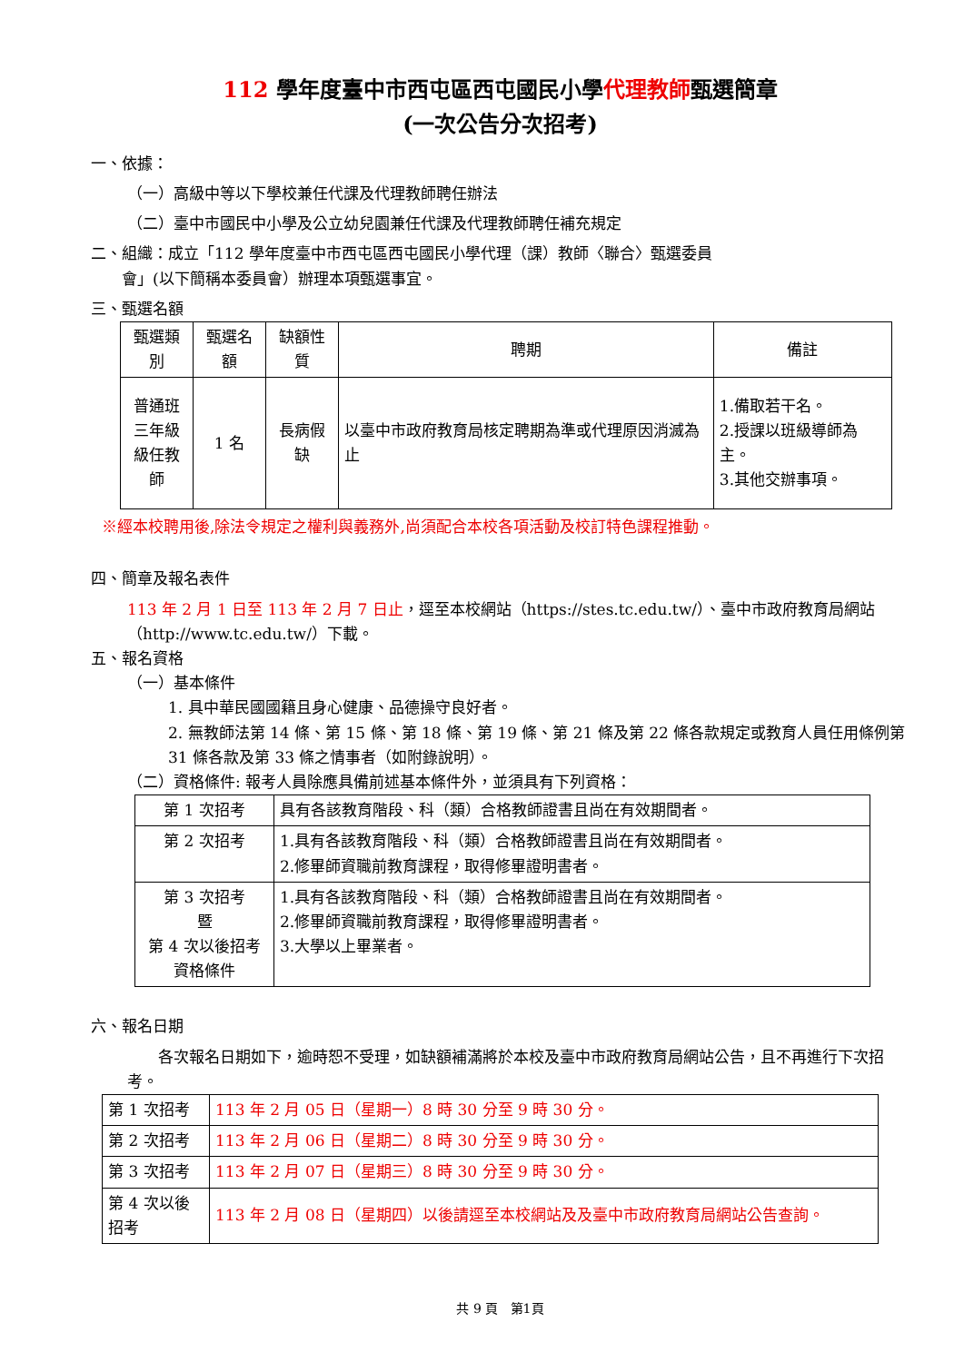112 學年度臺中市西屯區西屯國民小學代理教師甄選簡章
(一次公告分次招考)
一、依據：
（一）高級中等以下學校兼任代課及代理教師聘任辦法
（二）臺中市國民中小學及公立幼兒園兼任代課及代理教師聘任補充規定
二、組織：成立「112 學年度臺中市西屯區西屯國民小學代理（課）教師〈聯合〉甄選委員
  會」(以下簡稱本委員會）辦理本項甄選事宜。
三、甄選名額
| 甄選類別 | 甄選名額 | 缺額性質 | 聘期 | 備註 |
| --- | --- | --- | --- | --- |
| 普通班 三年級 級任教師 | 1 名 | 長病假缺 | 以臺中市政府教育局核定聘期為準或代理原因消滅為止 | 1.備取若干名。 2.授課以班級導師為主。 3.其他交辦事項。 |
※經本校聘用後,除法令規定之權利與義務外,尚須配合本校各項活動及校訂特色課程推動。
四、簡章及報名表件
113 年 2 月 1 日至 113 年 2 月 7 日止，逕至本校網站（https://stes.tc.edu.tw/）、臺中市政府教育局網站（http://www.tc.edu.tw/）下載。
五、報名資格
（一）基本條件
1. 具中華民國國籍且身心健康、品德操守良好者。
2. 無教師法第 14 條、第 15 條、第 18 條、第 19 條、第 21 條及第 22 條各款規定或教育人員任用條例第 31 條各款及第 33 條之情事者（如附錄說明）。
（二）資格條件: 報考人員除應具備前述基本條件外，並須具有下列資格：
| 第 1 次招考 | 具有各該教育階段、科（類）合格教師證書且尚在有效期間者。 |
| 第 2 次招考 | 1.具有各該教育階段、科（類）合格教師證書且尚在有效期間者。 2.修畢師資職前教育課程，取得修畢證明書者。 |
| 第 3 次招考 暨 第 4 次以後招考資格條件 | 1.具有各該教育階段、科（類）合格教師證書且尚在有效期間者。 2.修畢師資職前教育課程，取得修畢證明書者。 3.大學以上畢業者。 |
六、報名日期
  各次報名日期如下，逾時恕不受理，如缺額補滿將於本校及臺中市政府教育局網站公告，且不再進行下次招考。
| 第 1 次招考 | 113 年 2 月 05 日（星期一）8 時 30 分至 9 時 30 分。 |
| 第 2 次招考 | 113 年 2 月 06 日（星期二）8 時 30 分至 9 時 30 分。 |
| 第 3 次招考 | 113 年 2 月 07 日（星期三）8 時 30 分至 9 時 30 分。 |
| 第 4 次以後招考 | 113 年 2 月 08 日（星期四）以後請逕至本校網站及及臺中市政府教育局網站公告查詢。 |
共 9 頁 第1頁